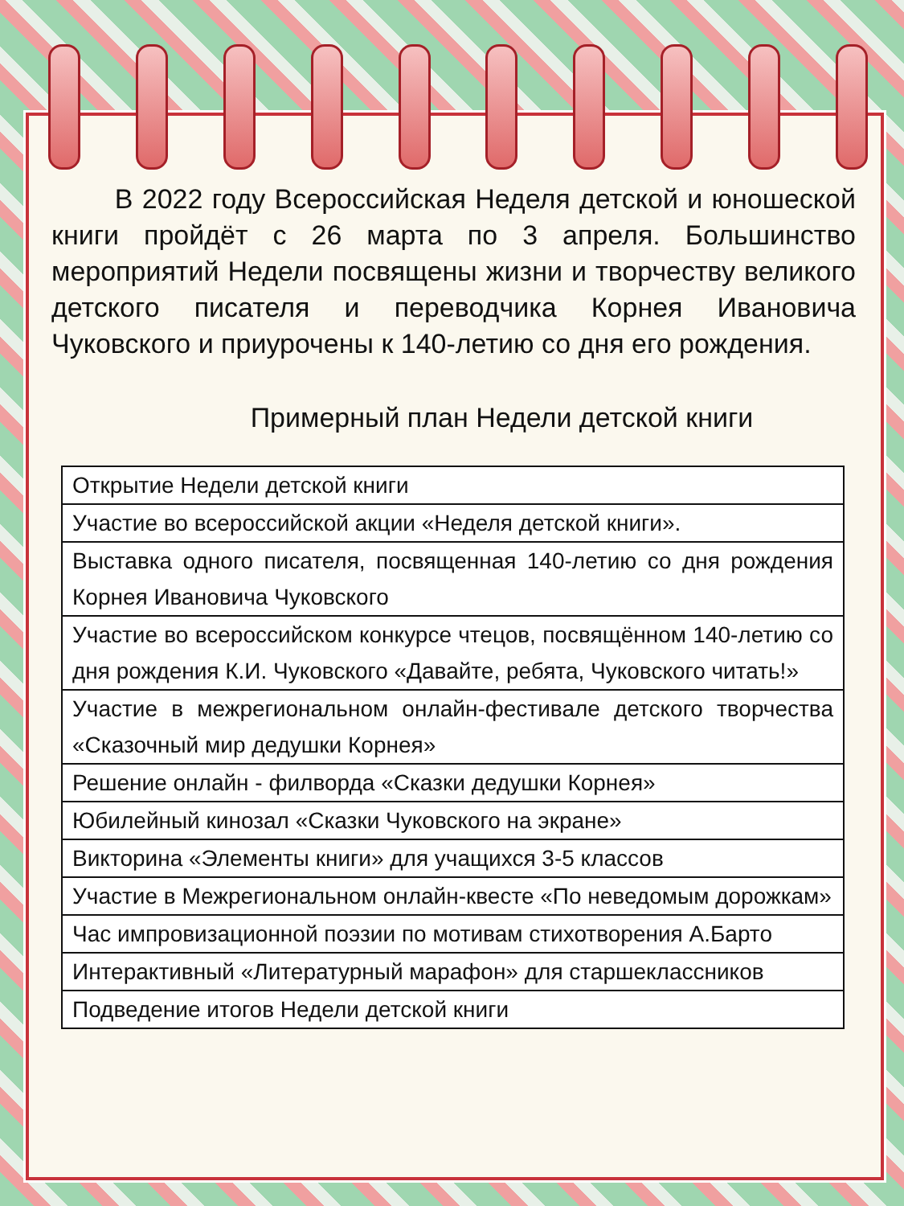В 2022 году Всероссийская Неделя детской и юношеской книги пройдёт с 26 марта по 3 апреля. Большинство мероприятий Недели посвящены жизни и творчеству великого детского писателя и переводчика Корнея Ивановича Чуковского и приурочены к 140-летию со дня его рождения.
Примерный план Недели детской книги
| Открытие Недели детской книги |
| Участие во всероссийской акции «Неделя детской книги». |
| Выставка одного писателя, посвященная 140-летию со дня рождения Корнея Ивановича Чуковского |
| Участие во всероссийском конкурсе чтецов, посвящённом 140-летию со дня рождения К.И. Чуковского «Давайте, ребята, Чуковского читать!» |
| Участие в межрегиональном онлайн-фестивале детского творчества «Сказочный мир дедушки Корнея» |
| Решение онлайн - филворда «Сказки дедушки Корнея» |
| Юбилейный кинозал «Сказки Чуковского на экране» |
| Викторина «Элементы книги» для учащихся 3-5 классов |
| Участие в Межрегиональном онлайн-квесте «По неведомым дорожкам» |
| Час импровизационной поэзии по мотивам стихотворения А.Барто |
| Интерактивный «Литературный марафон» для старшеклассников |
| Подведение итогов Недели детской книги |